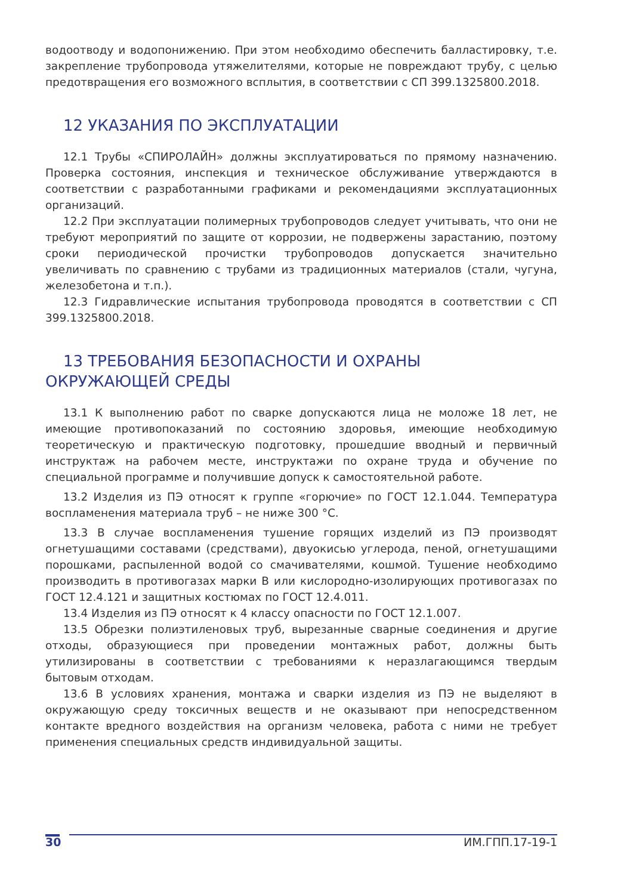водоотводу и водопонижению. При этом необходимо обеспечить балластировку, т.е. закрепление трубопровода утяжелителями, которые не повреждают трубу, с целью предотвращения его возможного всплытия, в соответствии с СП 399.1325800.2018.
12 УКАЗАНИЯ ПО ЭКСПЛУАТАЦИИ
12.1 Трубы «СПИРОЛАЙН» должны эксплуатироваться по прямому назначению. Проверка состояния, инспекция и техническое обслуживание утверждаются в соответствии с разработанными графиками и рекомендациями эксплуатационных организаций.
12.2 При эксплуатации полимерных трубопроводов следует учитывать, что они не требуют мероприятий по защите от коррозии, не подвержены зарастанию, поэтому сроки периодической прочистки трубопроводов допускается значительно увеличивать по сравнению с трубами из традиционных материалов (стали, чугуна, железобетона и т.п.).
12.3 Гидравлические испытания трубопровода проводятся в соответствии с СП 399.1325800.2018.
13 ТРЕБОВАНИЯ БЕЗОПАСНОСТИ И ОХРАНЫ
ОКРУЖАЮЩЕЙ СРЕДЫ
13.1 К выполнению работ по сварке допускаются лица не моложе 18 лет, не имеющие противопоказаний по состоянию здоровья, имеющие необходимую теоретическую и практическую подготовку, прошедшие вводный и первичный инструктаж на рабочем месте, инструктажи по охране труда и обучение по специальной программе и получившие допуск к самостоятельной работе.
13.2 Изделия из ПЭ относят к группе «горючие» по ГОСТ 12.1.044. Температура воспламенения материала труб – не ниже 300 °С.
13.3 В случае воспламенения тушение горящих изделий из ПЭ производят огнетушащими составами (средствами), двуокисью углерода, пеной, огнетушащими порошками, распыленной водой со смачивателями, кошмой. Тушение необходимо производить в противогазах марки В или кислородно-изолирующих противогазах по ГОСТ 12.4.121 и защитных костюмах по ГОСТ 12.4.011.
13.4 Изделия из ПЭ относят к 4 классу опасности по ГОСТ 12.1.007.
13.5 Обрезки полиэтиленовых труб, вырезанные сварные соединения и другие отходы, образующиеся при проведении монтажных работ, должны быть утилизированы в соответствии с требованиями к неразлагающимся твердым бытовым отходам.
13.6 В условиях хранения, монтажа и сварки изделия из ПЭ не выделяют в окружающую среду токсичных веществ и не оказывают при непосредственном контакте вредного воздействия на организм человека, работа с ними не требует применения специальных средств индивидуальной защиты.
30 ИМ.ГПП.17-19-1